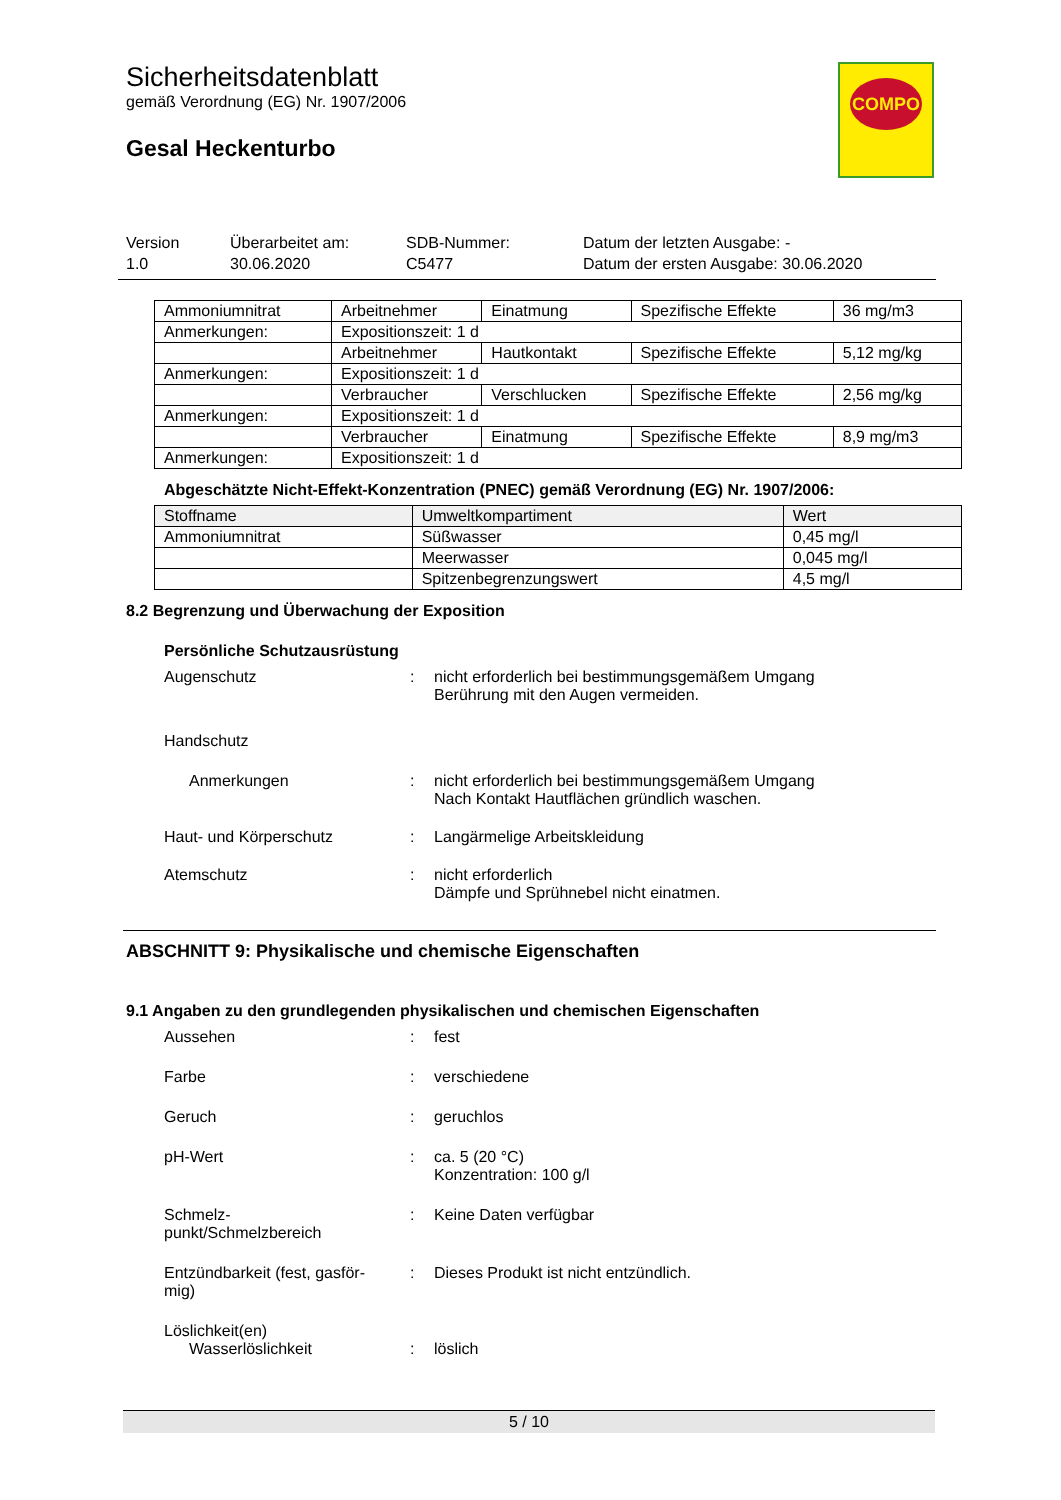Sicherheitsdatenblatt
gemäß Verordnung (EG) Nr. 1907/2006
Gesal Heckenturbo
COMPO
Version
1.0
Überarbeitet am:
30.06.2020
SDB-Nummer:
C5477
Datum der letzten Ausgabe: -
Datum der ersten Ausgabe: 30.06.2020
| Ammoniumnitrat | Arbeitnehmer | Einatmung | Spezifische Effekte | 36 mg/m3 |
| Anmerkungen: | Expositionszeit: 1 d | | | |
| | Arbeitnehmer | Hautkontakt | Spezifische Effekte | 5,12 mg/kg |
| Anmerkungen: | Expositionszeit: 1 d | | | |
| | Verbraucher | Verschlucken | Spezifische Effekte | 2,56 mg/kg |
| Anmerkungen: | Expositionszeit: 1 d | | | |
| | Verbraucher | Einatmung | Spezifische Effekte | 8,9 mg/m3 |
| Anmerkungen: | Expositionszeit: 1 d | | | |
Abgeschätzte Nicht-Effekt-Konzentration (PNEC) gemäß Verordnung (EG) Nr. 1907/2006:
| Stoffname | Umweltkompartiment | Wert |
| --- | --- | --- |
| Ammoniumnitrat | Süßwasser | 0,45 mg/l |
| | Meerwasser | 0,045 mg/l |
| | Spitzenbegrenzungswert | 4,5 mg/l |
8.2 Begrenzung und Überwachung der Exposition
Persönliche Schutzausrüstung
Augenschutz : nicht erforderlich bei bestimmungsgemäßem Umgang
Berührung mit den Augen vermeiden.
Handschutz
Anmerkungen : nicht erforderlich bei bestimmungsgemäßem Umgang
Nach Kontakt Hautflächen gründlich waschen.
Haut- und Körperschutz : Langärmelige Arbeitskleidung
Atemschutz : nicht erforderlich
Dämpfe und Sprühnebel nicht einatmen.
ABSCHNITT 9: Physikalische und chemische Eigenschaften
9.1 Angaben zu den grundlegenden physikalischen und chemischen Eigenschaften
Aussehen : fest
Farbe : verschiedene
Geruch : geruchlos
pH-Wert : ca. 5 (20 °C)
Konzentration: 100 g/l
Schmelz-
punkt/Schmelzbereich
: Keine Daten verfügbar
Entzündbarkeit (fest, gasför-
mig)
: Dieses Produkt ist nicht entzündlich.
Löslichkeit(en)
Wasserlöslichkeit : löslich
5 / 10